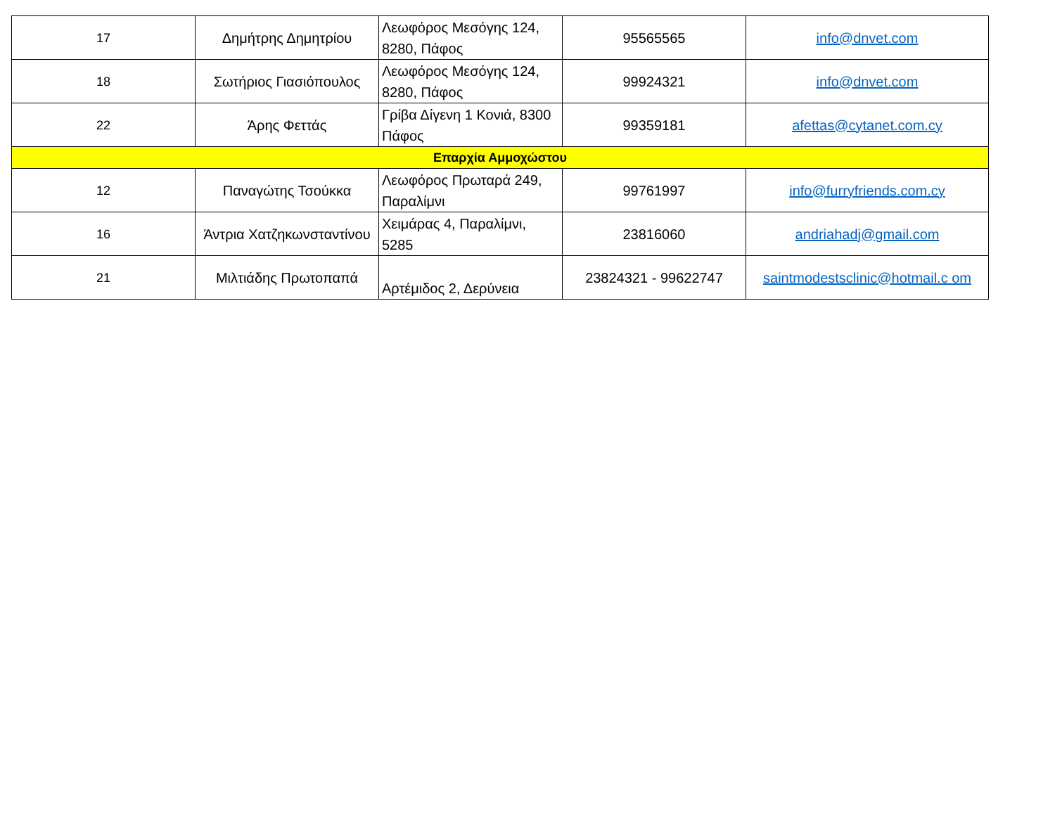| 17 | Δημήτρης Δημητρίου | Λεωφόρος Μεσόγης 124, 8280, Πάφος | 95565565 | info@dnvet.com |
| 18 | Σωτήριος Γιασιόπουλος | Λεωφόρος Μεσόγης 124, 8280, Πάφος | 99924321 | info@dnvet.com |
| 22 | Άρης Φεττάς | Γρίβα Δίγενη 1 Κονιά, 8300 Πάφος | 99359181 | afettas@cytanet.com.cy |
| Επαρχία Αμμοχώστου | | | | |
| 12 | Παναγώτης Τσούκκα | Λεωφόρος Πρωταρά 249, Παραλίμνι | 99761997 | info@furryfriends.com.cy |
| 16 | Άντρια Χατζηκωνσταντίνου | Χειμάρας 4, Παραλίμνι, 5285 | 23816060 | andriahadj@gmail.com |
| 21 | Μιλτιάδης Πρωτοπαπά | Αρτέμιδος 2, Δερύνεια | 23824321 - 99622747 | saintmodestsclinic@hotmail.c om |